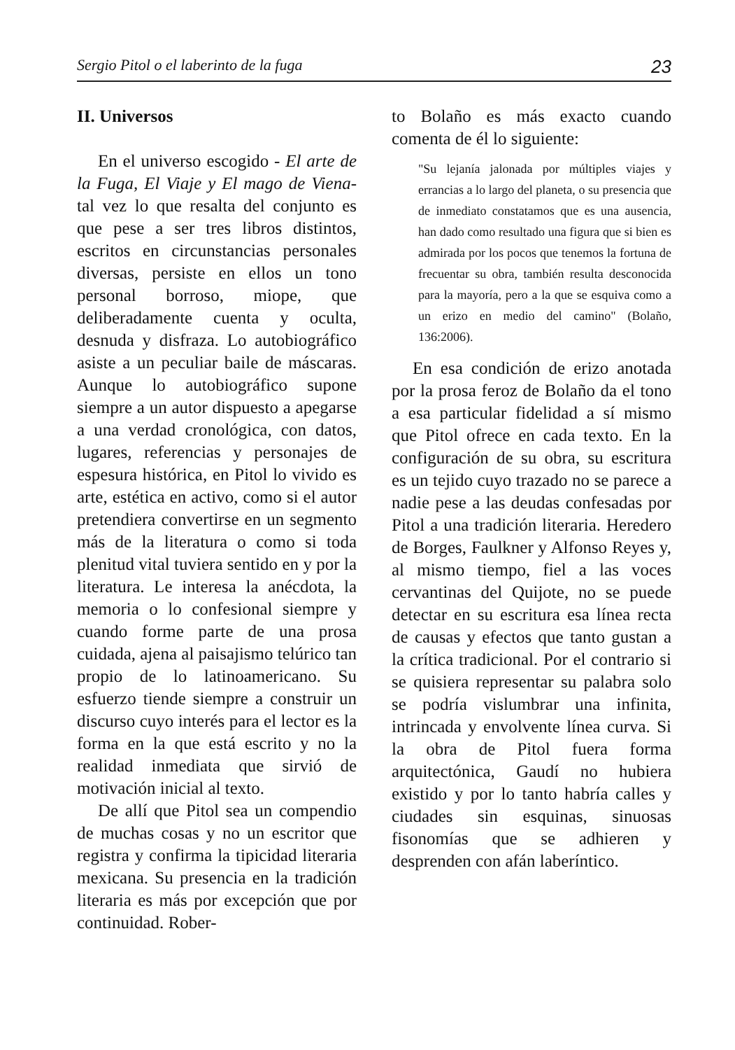Sergio Pitol o el laberinto de la fuga 23
II. Universos
En el universo escogido - El arte de la Fuga, El Viaje y El mago de Viena- tal vez lo que resalta del conjunto es que pese a ser tres libros distintos, escritos en circunstancias personales diversas, persiste en ellos un tono personal borroso, miope, que deliberadamente cuenta y oculta, desnuda y disfraza. Lo autobiográfico asiste a un peculiar baile de máscaras. Aunque lo autobiográfico supone siempre a un autor dispuesto a apegarse a una verdad cronológica, con datos, lugares, referencias y personajes de espesura histórica, en Pitol lo vivido es arte, estética en activo, como si el autor pretendiera convertirse en un segmento más de la literatura o como si toda plenitud vital tuviera sentido en y por la literatura. Le interesa la anécdota, la memoria o lo confesional siempre y cuando forme parte de una prosa cuidada, ajena al paisajismo telúrico tan propio de lo latinoamericano. Su esfuerzo tiende siempre a construir un discurso cuyo interés para el lector es la forma en la que está escrito y no la realidad inmediata que sirvió de motivación inicial al texto.
De allí que Pitol sea un compendio de muchas cosas y no un escritor que registra y confirma la tipicidad literaria mexicana. Su presencia en la tradición literaria es más por excepción que por continuidad. Rober-
to Bolaño es más exacto cuando comenta de él lo siguiente:
"Su lejanía jalonada por múltiples viajes y errancias a lo largo del planeta, o su presencia que de inmediato constatamos que es una ausencia, han dado como resultado una figura que si bien es admirada por los pocos que tenemos la fortuna de frecuentar su obra, también resulta desconocida para la mayoría, pero a la que se esquiva como a un erizo en medio del camino" (Bolaño, 136:2006).
En esa condición de erizo anotada por la prosa feroz de Bolaño da el tono a esa particular fidelidad a sí mismo que Pitol ofrece en cada texto. En la configuración de su obra, su escritura es un tejido cuyo trazado no se parece a nadie pese a las deudas confesadas por Pitol a una tradición literaria. Heredero de Borges, Faulkner y Alfonso Reyes y, al mismo tiempo, fiel a las voces cervantinas del Quijote, no se puede detectar en su escritura esa línea recta de causas y efectos que tanto gustan a la crítica tradicional. Por el contrario si se quisiera representar su palabra solo se podría vislumbrar una infinita, intrincada y envolvente línea curva. Si la obra de Pitol fuera forma arquitectónica, Gaudí no hubiera existido y por lo tanto habría calles y ciudades sin esquinas, sinuosas fisonomías que se adhieren y desprenden con afán laberíntico.